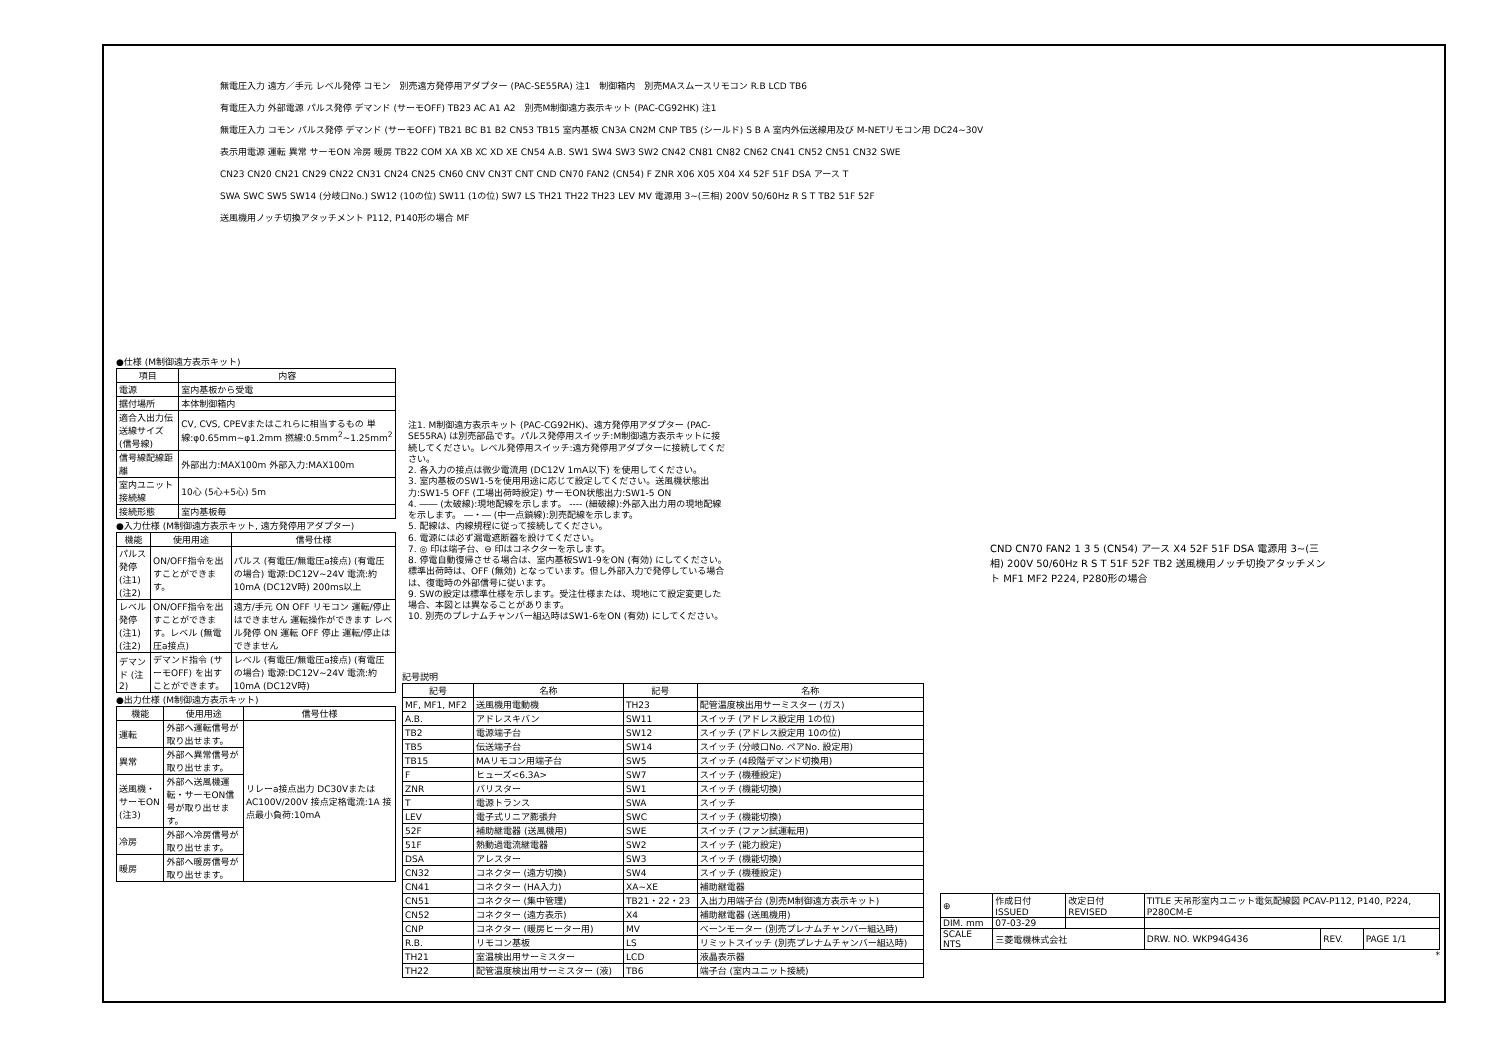無電圧入力 遠方／手元 レベル発停 コモン　別売遠方発停用アダプター (PAC-SE55RA) 注1　制御箱内　別売MAスムースリモコン R.B LCD TB6
有電圧入力 外部電源 パルス発停 デマンド (サーモOFF) TB23 AC A1 A2　別売M制御遠方表示キット (PAC-CG92HK) 注1
無電圧入力 コモン パルス発停 デマンド (サーモOFF) TB21 BC B1 B2 CN53 TB15 室内基板 CN3A CN2M CNP TB5 (シールド) S B A 室内外伝送線用及び M-NETリモコン用 DC24~30V
表示用電源 運転 異常 サーモON 冷房 暖房 TB22 COM XA XB XC XD XE CN54 A.B. SW1 SW4 SW3 SW2 CN42 CN81 CN82 CN62 CN41 CN52 CN51 CN32 SWE
CN23 CN20 CN21 CN29 CN22 CN31 CN24 CN25 CN60 CNV CN3T CNT CND CN70 FAN2 (CN54) F ZNR X06 X05 X04 X4 52F 51F DSA アース T
SWA SWC SW5 SW14 (分岐口No.) SW12 (10の位) SW11 (1の位) SW7 LS TH21 TH22 TH23 LEV MV 電源用 3~(三相) 200V 50/60Hz R S T TB2 51F 52F
送風機用ノッチ切換アタッチメント P112, P140形の場合 MF
●仕様 (M制御遠方表示キット)
| 項目 | 内容 |
| --- | --- |
| 電源 | 室内基板から受電 |
| 据付場所 | 本体制御箱内 |
| 適合入出力伝送線サイズ (信号線) | CV, CVS, CPEVまたはこれらに相当するもの 単線:φ0.65mm~φ1.2mm 撚線:0.5mm<sup>2</sup>~1.25mm<sup>2</sup> |
| 信号線配線距離 | 外部出力:MAX100m 外部入力:MAX100m |
| 室内ユニット接続線 | 10心 (5心+5心) 5m |
| 接続形態 | 室内基板毎 |
●入力仕様 (M制御遠方表示キット, 遠方発停用アダプター)
| 機能 | 使用用途 | 信号仕様 |
| --- | --- | --- |
| パルス発停 (注1) (注2) | ON/OFF指令を出すことができます。 | パルス (有電圧/無電圧a接点) (有電圧の場合) 電源:DC12V~24V 電流:約10mA (DC12V時) 200ms以上 |
| レベル発停 (注1) (注2) | ON/OFF指令を出すことができます。レベル (無電圧a接点) | 遠方/手元 ON OFF リモコン 運転/停止はできません 運転操作ができます レベル発停 ON 運転 OFF 停止 運転/停止はできません |
| デマンド (注2) | デマンド指令 (サーモOFF) を出すことができます。 | レベル (有電圧/無電圧a接点) (有電圧の場合) 電源:DC12V~24V 電流:約10mA (DC12V時) |
●出力仕様 (M制御遠方表示キット)
| 機能 | 使用用途 | 信号仕様 |
| --- | --- | --- |
| 運転 | 外部へ運転信号が取り出せます。 | リレーa接点出力 DC30Vまたは AC100V/200V 接点定格電流:1A 接点最小負荷:10mA |
| 異常 | 外部へ異常信号が取り出せます。 | |
| 送風機・サーモON (注3) | 外部へ送風機運転・サーモON信号が取り出せます。 | |
| 冷房 | 外部へ冷房信号が取り出せます。 | |
| 暖房 | 外部へ暖房信号が取り出せます。 | |
注1. M制御遠方表示キット (PAC-CG92HK)、遠方発停用アダプター (PAC-SE55RA) は別売部品です。パルス発停用スイッチ:M制御遠方表示キットに接続してください。レベル発停用スイッチ:遠方発停用アダプターに接続してください。
2. 各入力の接点は微少電流用 (DC12V 1mA以下) を使用してください。
3. 室内基板のSW1-5を使用用途に応じて設定してください。送風機状態出力:SW1-5 OFF (工場出荷時設定) サーモON状態出力:SW1-5 ON
4. ―― (太破線):現地配線を示します。 ---- (細破線):外部入出力用の現地配線を示します。 ―・― (中一点鎖線):別売配線を示します。
5. 配線は、内線規程に従って接続してください。
6. 電源には必ず漏電遮断器を設けてください。
7. ◎ 印は端子台、⊖ 印はコネクターを示します。
8. 停電自動復帰させる場合は、室内基板SW1-9をON (有効) にしてください。標準出荷時は、OFF (無効) となっています。但し外部入力で発停している場合は、復電時の外部信号に従います。
9. SWの設定は標準仕様を示します。受注仕様または、現地にて設定変更した場合、本図とは異なることがあります。
10. 別売のプレナムチャンバー組込時はSW1-6をON (有効) にしてください。
記号説明
| 記号 | 名称 | 記号 | 名称 |
| --- | --- | --- | --- |
| MF, MF1, MF2 | 送風機用電動機 | TH23 | 配管温度検出用サーミスター (ガス) |
| A.B. | アドレスキバン | SW11 | スイッチ (アドレス設定用 1の位) |
| TB2 | 電源端子台 | SW12 | スイッチ (アドレス設定用 10の位) |
| TB5 | 伝送端子台 | SW14 | スイッチ (分岐口No. ペアNo. 設定用) |
| TB15 | MAリモコン用端子台 | SW5 | スイッチ (4段階デマンド切換用) |
| F | ヒューズ<6.3A> | SW7 | スイッチ (機種設定) |
| ZNR | バリスター | SW1 | スイッチ (機能切換) |
| T | 電源トランス | SWA | スイッチ |
| LEV | 電子式リニア膨張弁 | SWC | スイッチ (機能切換) |
| 52F | 補助継電器 (送風機用) | SWE | スイッチ (ファン試運転用) |
| 51F | 熱動過電流継電器 | SW2 | スイッチ (能力設定) |
| DSA | アレスター | SW3 | スイッチ (機能切換) |
| CN32 | コネクター (遠方切換) | SW4 | スイッチ (機種設定) |
| CN41 | コネクター (HA入力) | XA~XE | 補助継電器 |
| CN51 | コネクター (集中管理) | TB21・22・23 | 入出力用端子台 (別売M制御遠方表示キット) |
| CN52 | コネクター (遠方表示) | X4 | 補助継電器 (送風機用) |
| CNP | コネクター (暖房ヒーター用) | MV | ベーンモーター (別売プレナムチャンバー組込時) |
| R.B. | リモコン基板 | LS | リミットスイッチ (別売プレナムチャンバー組込時) |
| TH21 | 室温検出用サーミスター | LCD | 液晶表示器 |
| TH22 | 配管温度検出用サーミスター (液) | TB6 | 端子台 (室内ユニット接続) |
CND CN70 FAN2 1 3 5 (CN54) アース X4 52F 51F DSA 電源用 3~(三相) 200V 50/60Hz R S T 51F 52F TB2 送風機用ノッチ切換アタッチメント MF1 MF2 P224, P280形の場合
| ⊕ | 作成日付 ISSUED | 改定日付 REVISED | TITLE 天吊形室内ユニット電気配線図 PCAV-P112, P140, P224, P280CM-E | | |
| DIM. mm | 07-03-29 | | | | |
| SCALE NTS | 三菱電機株式会社 | | DRW. NO. WKP94G436 | REV. | PAGE 1/1 |
*